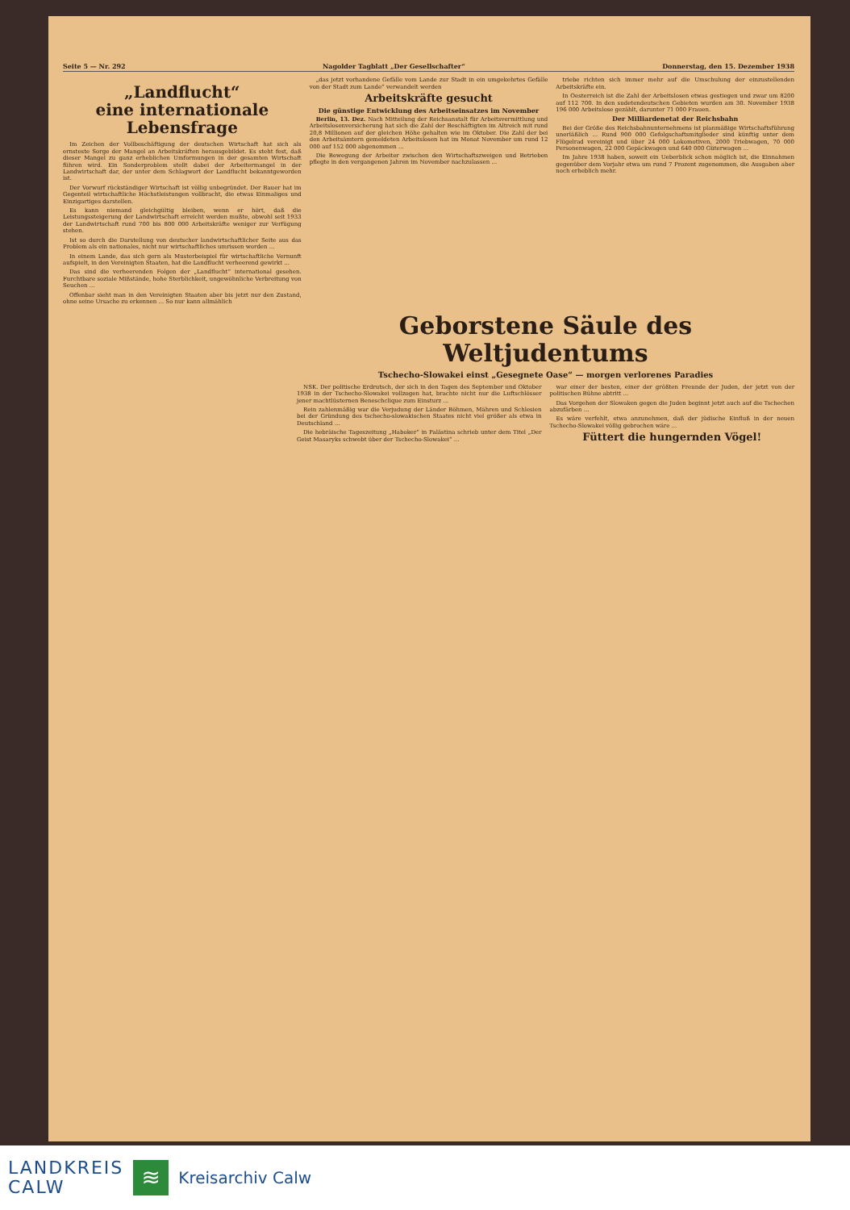Seite 5 — Nr. 292 Nagolder Tagblatt „Der Gesellschafter“Donnerstag, den 15. Dezember 1938
„Landflucht“
eine internationale Lebensfrage
Im Zeichen der Vollbeschäftigung der deutschen Wirtschaft hat sich als ernsteste Sorge der Mangel an Arbeitskräften herausgebildet. Es steht fest, daß dieser Mangel zu ganz erheblichen Umformungen in der gesamten Wirtschaft führen wird. Ein Sonderproblem stellt dabei der Arbeitermangel in der Landwirtschaft dar, der unter dem Schlagwort der Landflucht bekanntgeworden ist.
Der Vorwurf rückständiger Wirtschaft ist völlig unbegründet. Der Bauer hat im Gegenteil wirtschaftliche Höchstleistungen vollbracht, die etwas Einmaliges und Einzigartiges darstellen.
Es kann niemand gleichgültig bleiben, wenn er hört, daß die Leistungssteigerung der Landwirtschaft erreicht werden mußte, obwohl seit 1933 der Landwirtschaft rund 700 bis 800 000 Arbeitskräfte weniger zur Verfügung stehen.
Ist so durch die Darstellung von deutscher landwirtschaftlicher Seite aus das Problem als ein nationales, nicht nur wirtschaftliches umrissen worden ...
In einem Lande, das sich gern als Musterbeispiel für wirtschaftliche Vernunft aufspielt, in den Vereinigten Staaten, hat die Landflucht verheerend gewirkt ...
Das sind die verheerenden Folgen der „Landflucht“ international gesehen. Furchtbare soziale Mißstände, hohe Sterblichkeit, ungewöhnliche Verbreitung von Seuchen ...
Offenbar sieht man in den Vereinigten Staaten aber bis jetzt nur den Zustand, ohne seine Ursache zu erkennen ... So nur kann allmählich
„das jetzt vorhandene Gefälle vom Lande zur Stadt in ein umgekehrtes Gefälle von der Stadt zum Lande“ verwandelt werden
Arbeitskräfte gesucht
Die günstige Entwicklung des Arbeitseinsatzes im November
Berlin, 13. Dez. Nach Mitteilung der Reichsanstalt für Arbeitsvermittlung und Arbeitslosenversicherung hat sich die Zahl der Beschäftigten im Altreich mit rund 20,8 Millionen auf der gleichen Höhe gehalten wie im Oktober. Die Zahl der bei den Arbeitsämtern gemeldeten Arbeitslosen hat im Monat November um rund 12 000 auf 152 000 abgenommen ...
Die Bewegung der Arbeiter zwischen den Wirtschaftszweigen und Betrieben pflegte in den vergangenen Jahren im November nachzulassen ...
triebe richten sich immer mehr auf die Umschulung der einzustellenden Arbeitskräfte ein.
In Oesterreich ist die Zahl der Arbeitslosen etwas gestiegen und zwar um 8200 auf 112 700. In den sudetendeutschen Gebieten wurden am 30. November 1938 196 000 Arbeitslose gezählt, darunter 71 000 Frauen.
Der Milliardenetat der Reichsbahn
Bei der Größe des Reichsbahnunternehmens ist planmäßige Wirtschaftsführung unerläßlich ... Rund 900 000 Gefolgschaftsmitglieder sind künftig unter dem Flügelrad vereinigt und über 24 000 Lokomotiven, 2000 Triebwagen, 70 000 Personenwagen, 22 000 Gepäckwagen und 640 000 Güterwagen ...
Im Jahre 1938 haben, soweit ein Ueberblick schon möglich ist, die Einnahmen gegenüber dem Vorjahr etwa um rund 7 Prozent zugenommen, die Ausgaben aber noch erheblich mehr.
Geborstene Säule des Weltjudentums
Tschecho-Slowakei einst „Gesegnete Oase“ — morgen verlorenes Paradies
NSK. Der politische Erdrutsch, der sich in den Tagen des September und Oktober 1938 in der Tschecho-Slowakei vollzogen hat, brachte nicht nur die Luftschlösser jener machtlüsternen Beneschclique zum Einsturz ...
Rein zahlenmäßig war die Verjudung der Länder Böhmen, Mähren und Schlesien bei der Gründung des tschecho-slowakischen Staates nicht viel größer als etwa in Deutschland ...
Die hebräische Tageszeitung „Haboker“ in Palästina schrieb unter dem Titel „Der Geist Masaryks schwebt über der Tschecho-Slowakei“ ...
war einer der besten, einer der größten Freunde der Juden, der jetzt von der politischen Bühne abtritt ...
Das Vorgehen der Slowaken gegen die Juden beginnt jetzt auch auf die Tschechen abzufärben ...
Es wäre verfehlt, etwa anzunehmen, daß der jüdische Einfluß in der neuen Tschecho-Slowakei völlig gebrochen wäre ...
Füttert die hungernden Vögel!
LANDKREIS
CALW
≋
Kreisarchiv Calw